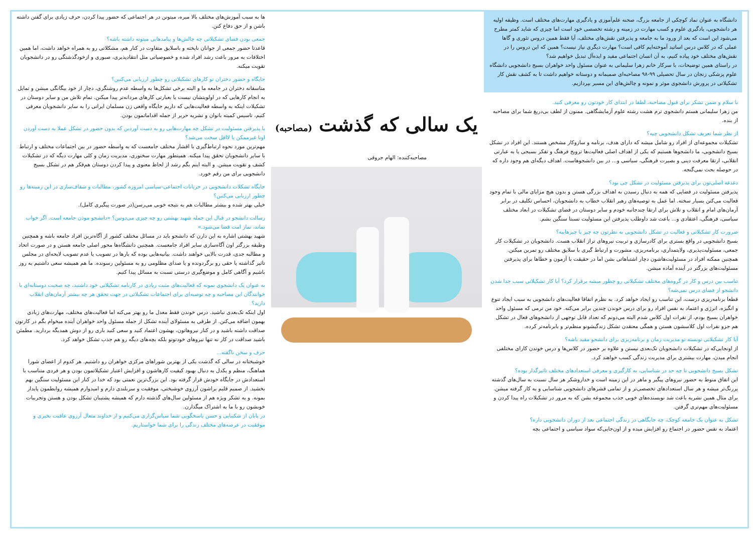دانشگاه به عنوان نماد کوچکی از جامعه بزرگ، صحنه علم‌آموزی و یادگیری مهارت‌های مختلف است. وظیفه اولیه هر دانشجویی، یادگیری علوم و کسب مهارت در زمینه و رشته تخصصی خود است اما چیزی که شاید کمتر مطرح می‌شود این است که بعد از ورود ما به جامعه و پذیرفتن نقش‌های مختلف، آیا فقط همین دروس تئوری و گاها عملی که در کلاس درس اساتید آموخته‌ایم کافی است؟ مهارت دیگری نیاز نیست؟ همین که این دروس را در نقش‌های مختلف خود پیاده کنیم، به آن انسان اجتماعی مفید و ایده‌آل تبدیل خواهیم شد؟
در راستای همین توضیحات، با سرکار خانم زهرا سلیمانی به عنوان مسئول واحد خواهران بسیج دانشجویی دانشگاه علوم پزشکی زنجان در سال تحصیلی ۹۹-۹۸ مصاحبه‌ای صمیمانه و دوستانه خواهیم داشت تا به کشف نقش کار تشکیلاتی در پرورش دانشجوی موثر و نمونه و چالش‌های این مسیر بپردازیم.
با سلام و ضمن تشکر برای قبول مصاحبه، لطفا در ابتدای کار خودتون رو معرفی کنید.
من زهرا سلیمانی هستم دانشجوی ترم هشت رشته علوم آزمایشگاهی. ممنون از لطف بی‌دریغ شما برای مصاحبه از بنده.
از نظر شما تعریف تشکل دانشجویی چیه؟
تشکیلات مجموعه‌ای از افراد رو شامل میشه که دارای هدف، برنامه و سازوکار مشخص هستند. این افراد در تشکل بسیج دانشجویی، ما دانشجوها هستیم که یکی از اهداف اصلی فعالیت‌ها ترویج فرهنگ و تفکر بسیجی یا به عبارتی انقلابی، ارتقا معرفت دینی و بصیرت فرهنگی، سیاسی و... در بین دانشجوهاست. اهداف دیگه‌ای هم وجود داره که در حوصله بحث نمی‌گنجه.
دغدغه اصلی‌تون برای پذیرفتن مسئولیت در تشکل چی بود؟
پذیرفتن مسئولیت در فضایی که همه به دنبال رسیدن به اهداف بزرگی هستن و بدون هیچ مزایای مالی با تمام وجود فعالیت می‌کنن بسیار سخته. اما عمل به توصیه‌های رهبر انقلاب خطاب به دانشجویان، احساس تکلیف در برابر آرمان‌های امام و انقلاب و تلاش برای ارتقا چندجانبه خودم و سایر دوستان در فضای تشکیلات در ابعاد مختلف سیاسی، فرهنگی، اعتقادی و... باعث شد داوطلب پذیرفتن این مسئولیت نسبتا سنگین بشم.
ضرورت کار تشکیلاتی و فعالیت در تشکل دانشجویی به نظرتون چه چیز یا چیزهاییه؟
بسیج دانشجویی در واقع بستری برای کادرسازی و تربیت نیروهای تراز انقلاب هست. دانشجویان در تشکیلات کار جمعی، مسئولیت‌پذیری، ولایتمداری، برنامه‌ریزی، مشورت و ارتباط گیری با سلایق مختلف رو تمرین میکنن.
همچنین ممکنه افراد در مسئولیت‌هاشون دچار اشتباهاتی بشن اما در حقیقت با آزمون و خطاها برای پذیرفتن مسئولیت‌های بزرگتر در آینده آماده میشن.
تناسب بین درس و کار در گروه‌های مختلف تشکیلاتی رو چطور میشه برقرار کرد؟ آیا کار تشکیلاتی سبب جدا شدن دانشجو از فضای درس نمی‌شه؟
قطعا برنامه‌ریزی درست، این تناسب رو ایجاد خواهد کرد. به نظرم اتفاقا فعالیت‌های دانشجویی به سبب ایجاد تنوع و انگیزه، انرژی و اعتماد به نفس افراد رو برای درس خوندن چندین برابر می‌کنه. خود من ترمی که مسئول واحد خواهران بسیج بودم، از نفرات اول کلاس شدم البته می‌دونم که تعداد قابل توجهی از دانشجوهای فعال در تشکل هم جزو نفرات اول کلاسشون هستن و همگی معتقدن تشکل زندگیشونو منظم‌تر و بابرنامه‌تر کرده.
آیا کار تشکیلاتی تونسته تو مدیریت زمان و برنامه‌ریزی برای دانشجو مفید باشه؟
از اونجایی‌که در تشکیلات دانشجویان تک‌بعدی نیستن و علاوه بر حضور در کلاس‌ها و درس خوندن کارای مختلفی انجام میدن، مهارت بیشتری برای مدیریت زندگی کسب خواهند کرد.
تشکل بسیج دانشجویی تا چه حد در شناسایی، به کارگیری و معرفی استعدادهای مختلف تاثیرگذار بوده؟
این اتفاق منوط به حضور نیروهای پیگیر و ماهر در این زمینه است و خداروشکر هر سال نسبت به سال‌های گذشته پررنگ‌تر میشه و هر سال استعدادهای تخصصی‌تر و از تمامی قشرهای دانشجویی شناسایی و به کار گرفته میشن. برای مثال همین نشریه باعث شد نویسنده‌های خوبی جذب مجموعه بشن که به مرور در تشکیلات راه پیدا کردن و مسئولیت‌های مهم‌تری گرفتن.
تشکل به عنوان یک جامعه کوچک، چه جایگاهی در زندگی اجتماعی بعد از دوران دانشجویی داره؟
اعتماد به نفس حضور در اجتماع رو افزایش میده و از اون‌جایی‌که سواد سیاسی و اجتماعی بچه
یک سالی که گذشت (مصاحبه)
مصاحبه‌کننده: الهام جروقی
ها به سبب آموزش‌های مختلف بالا میره، میتونن در هر اجتماعی که حضور پیدا کردن، حرف زیادی برای گفتن داشته باشن و از حق دفاع کنن.
جمعی بودن فضای تشکیلاتی چه چالش‌ها و پیامدهایی میتونه داشته باشه؟
قاعدتا حضور جمعی از جوانان ناپخته و باسلایق متفاوت در کنار هم، مشکلاتی رو به همراه خواهد داشت، اما همین اختلافات به مرور باعث رشد افراد شده و خصوصیاتی مثل انتقادپذیری، صبوری و ازخودگذشتگی رو در دانشجویان تقویت میکنه.
جایگاه و حضور دختران تو کارهای تشکیلاتی رو چطور ارزیابی می‌کنین؟
متاسفانه دختران در جامعه ما و البته برخی تشکل‌ها به واسطه عدم روشنگری، دچار از خود بیگانگی میشن و تمایل به انجام کارهایی که در اولویتشان نیست یا بعبارتی کارهای مردانه‌تر پیدا میکنن. تمام تلاش من و سایر دوستان در تشکیلات اینکه به واسطه فعالیت‌هایی که داریم جایگاه واقعی زن مسلمان ایرانی را به سایر دانشجویان معرفی کنیم، تاسیس کمیته بانوان و نشریه حریر از جمله اقداماتمون بودن.
با پذیرفتن مسئولیت در تشکل چه مهارت‌هایی رو به دست آوردین که بدون حضور در تشکل عملا به دست آوردن اونا غیرممکن یا لااقل سخت می‌شد؟
مهم‌ترین مورد نحوه ارتباط‌گیری با اقشار مختلف جامعست که به واسطه حضور در بین اجتماعات مختلف و ارتباط با سایر دانشجویان تحقق پیدا میکنه. همینطور مهارت سخنوری، مدیریت زمان و کلی مهارت دیگه که در تشکیلات کشف و تقویت میشن. و البته اینم بگم رشد از لحاظ معنوی و پیدا کردن دوستان هم‌فکر هم در تشکل بسیج دانشجویی برای من رقم خورد.
جایگاه تشکلات دانشجویی در جریانات اجتماعی-سیاسی امروزه کشور، مطالبات و شفاف‌سازی در این زمینه‌ها رو چطور ارزیابی می‌کنین؟
خیلی بهتر شده و بیشتر مطالبات هم به نتیجه خوبی می‌رسن(در صورت پیگیری کامل).
رسالت دانشجو در قبال این جمله شهید بهشتی رو چه چیزی می‌دونین؟ «دانشجو موذن جامعه است. اگر خواب بماند، نماز امت قضا می‌شود.»
شهید بهشتی اشاره به این دارن که دانشجو باید در مسائل مختلف کشور از آگاه‌ترین افراد جامعه باشه و همچنین وظیفه بزرگتر اون آگاه‌سازی سایر افراد جامعست. همچنین دانشگاه‌ها محور اصلی جامعه هستن و در صورت اتحاد و مطالبه جدی، قدرت بالایی خواهند داشت. بیانیه‌هایی بوده که بارها در تصویب یا عدم تصویب لایحه‌ای در مجلس تاثیر گذاشته یا حقی رو برگردونده و یا صدای مظلومی رو به مسئولین رسونده. ما هم همیشه سعی داشتیم به روز باشیم و آگاهی کامل و موضع‌گیری درستی نسبت به مسائل پیدا کنیم.
به عنوان یک دانشجوی نمونه که فعالیت‌های مثبت زیادی در کارنامه تشکیلاتی خود داشتید، چه صحبت دوستانه‌ای با خوانندگان این مصاحبه و چه توصیه‌ای برای اجتماعات تشکیلاتی در جهت تحقق هر چه بیشتر آرمان‌های انقلاب دارید؟
اول اینکه تک‌بعدی نباشید. درس خوندن فقط معدل ما رو بهتر می‌کنه اما فعالیت‌های مختلف، مهارت‌های زیادی بهمون اضافه می‌کنن. از طرفی به مسئولای آینده تشکل از جمله مسئول واحد خواهران آینده میخوام بگم در کارتون صداقت داشته باشید و در کنار نیروهاتون، بهشون اعتماد کنید و سعی کنید باری رو از دوش همدیگه بردارید. مطمئن باشید صداقت در کار نه تنها نیروهای خودتونو بلکه بچه‌های دیگه رو هم جذب تشکل خواهد کرد.
حرف و سخن ناگفته...
خوشبختانه در سالی که گذشت یکی از بهترین شوراهای مرکزی خواهران رو داشتیم. هر کدوم از اعضای شورا هماهنگ، منظم و یکدل به دنبال بهبود کیفیت کارهاشون و افزایش اعتبار تشکیلاتمون بودن و هر فردی متناسب با استعدادش در جایگاه خودش قرار گرفته بود. این بزرگ‌ترین نعمتی بود که خدا در کنار این مسئولیت سنگین بهم بخشید. از صمیم قلبم براشون آرزوی خوشبختی، موفقیت و سربلندی دارم و امیدوارم همیشه روابطمون پایدار بمونه. و یه تشکر ویژه هم از مسئولین سال‌های گذشته دارم که همیشه پشتیبان تشکل بودن و هستن وتجربیات خوبشون رو با ما به اشتراک میگذارن.
در پایان از شکیبایی و حسن پاسخگویی شما سپاس‌گزاری می‌کنیم و از خداوند متعال آرزوی عاقبت بخیری و موفقیت در عرصه‌های مختلف زندگی را برای شما خواستاریم.